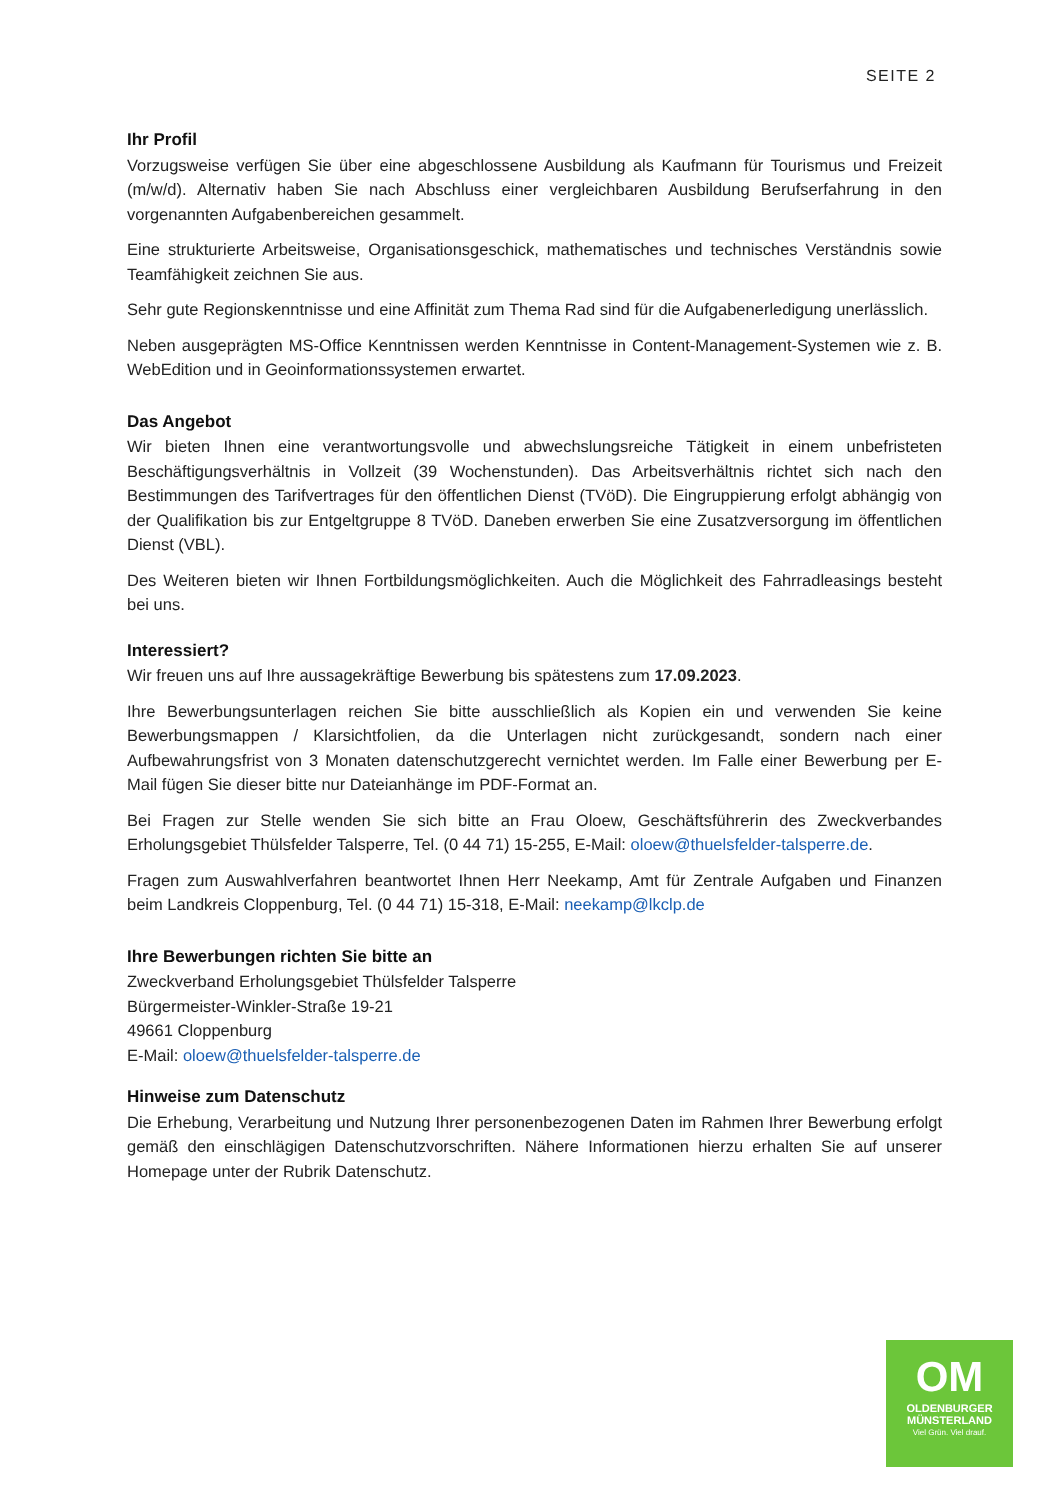SEITE 2
Ihr Profil
Vorzugsweise verfügen Sie über eine abgeschlossene Ausbildung als Kaufmann für Tourismus und Freizeit (m/w/d). Alternativ haben Sie nach Abschluss einer vergleichbaren Ausbildung Berufserfahrung in den vorgenannten Aufgabenbereichen gesammelt.
Eine strukturierte Arbeitsweise, Organisationsgeschick, mathematisches und technisches Verständnis sowie Teamfähigkeit zeichnen Sie aus.
Sehr gute Regionskenntnisse und eine Affinität zum Thema Rad sind für die Aufgabenerledigung unerlässlich.
Neben ausgeprägten MS-Office Kenntnissen werden Kenntnisse in Content-Management-Systemen wie z. B. WebEdition und in Geoinformationssystemen erwartet.
Das Angebot
Wir bieten Ihnen eine verantwortungsvolle und abwechslungsreiche Tätigkeit in einem unbefristeten Beschäftigungsverhältnis in Vollzeit (39 Wochenstunden). Das Arbeitsverhältnis richtet sich nach den Bestimmungen des Tarifvertrages für den öffentlichen Dienst (TVöD). Die Eingruppierung erfolgt abhängig von der Qualifikation bis zur Entgeltgruppe 8 TVöD. Daneben erwerben Sie eine Zusatzversorgung im öffentlichen Dienst (VBL).
Des Weiteren bieten wir Ihnen Fortbildungsmöglichkeiten. Auch die Möglichkeit des Fahrradleasings besteht bei uns.
Interessiert?
Wir freuen uns auf Ihre aussagekräftige Bewerbung bis spätestens zum 17.09.2023.
Ihre Bewerbungsunterlagen reichen Sie bitte ausschließlich als Kopien ein und verwenden Sie keine Bewerbungsmappen / Klarsichtfolien, da die Unterlagen nicht zurückgesandt, sondern nach einer Aufbewahrungsfrist von 3 Monaten datenschutzgerecht vernichtet werden. Im Falle einer Bewerbung per E-Mail fügen Sie dieser bitte nur Dateianhänge im PDF-Format an.
Bei Fragen zur Stelle wenden Sie sich bitte an Frau Oloew, Geschäftsführerin des Zweckverbandes Erholungsgebiet Thülsfelder Talsperre, Tel. (0 44 71) 15-255, E-Mail: oloew@thuelsfelder-talsperre.de.
Fragen zum Auswahlverfahren beantwortet Ihnen Herr Neekamp, Amt für Zentrale Aufgaben und Finanzen beim Landkreis Cloppenburg, Tel. (0 44 71) 15-318, E-Mail: neekamp@lkclp.de
Ihre Bewerbungen richten Sie bitte an
Zweckverband Erholungsgebiet Thülsfelder Talsperre
Bürgermeister-Winkler-Straße 19-21
49661 Cloppenburg
E-Mail: oloew@thuelsfelder-talsperre.de
Hinweise zum Datenschutz
Die Erhebung, Verarbeitung und Nutzung Ihrer personenbezogenen Daten im Rahmen Ihrer Bewerbung erfolgt gemäß den einschlägigen Datenschutzvorschriften. Nähere Informationen hierzu erhalten Sie auf unserer Homepage unter der Rubrik Datenschutz.
OM
OLDENBURGER
MÜNSTERLAND
Viel Grün. Viel drauf.